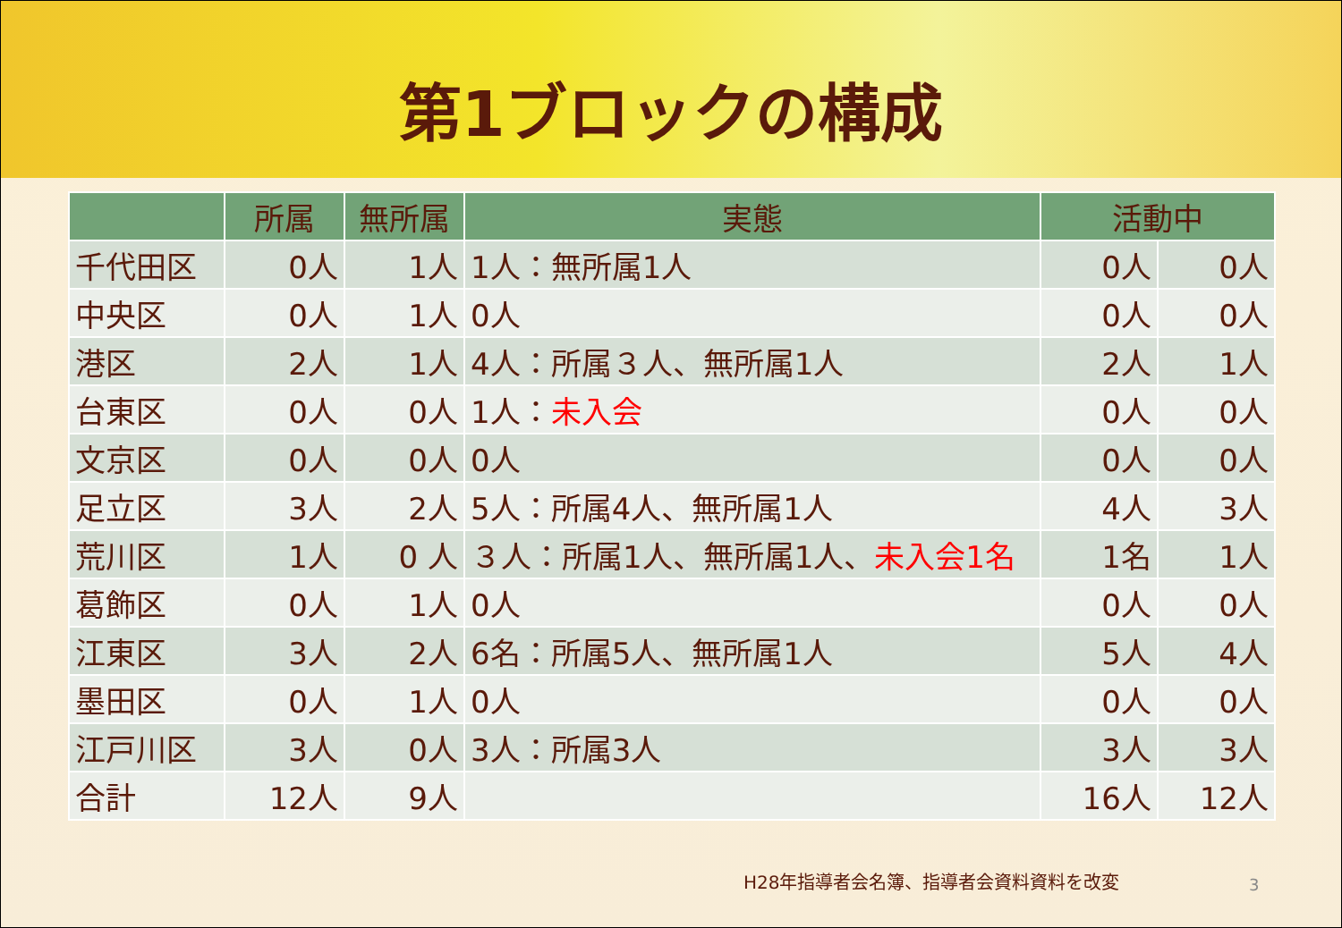第1ブロックの構成
| | 所属 | 無所属 | 実態 | 活動中 | |
| --- | --- | --- | --- | --- | --- |
| 千代田区 | 0人 | 1人 | 1人：無所属1人 | 0人 | 0人 |
| 中央区 | 0人 | 1人 | 0人 | 0人 | 0人 |
| 港区 | 2人 | 1人 | 4人：所属３人、無所属1人 | 2人 | 1人 |
| 台東区 | 0人 | 0人 | 1人： 未入会 | 0人 | 0人 |
| 文京区 | 0人 | 0人 | 0人 | 0人 | 0人 |
| 足立区 | 3人 | 2人 | 5人：所属4人、無所属1人 | 4人 | 3人 |
| 荒川区 | 1人 | 0 人 | ３人：所属1人、無所属1人、 未入会1名 | 1名 | 1人 |
| 葛飾区 | 0人 | 1人 | 0人 | 0人 | 0人 |
| 江東区 | 3人 | 2人 | 6名：所属5人、無所属1人 | 5人 | 4人 |
| 墨田区 | 0人 | 1人 | 0人 | 0人 | 0人 |
| 江戸川区 | 3人 | 0人 | 3人：所属3人 | 3人 | 3人 |
| 合計 | 12人 | 9人 | | 16人 | 12人 |
H28年指導者会名簿、指導者会資料資料を改変
3